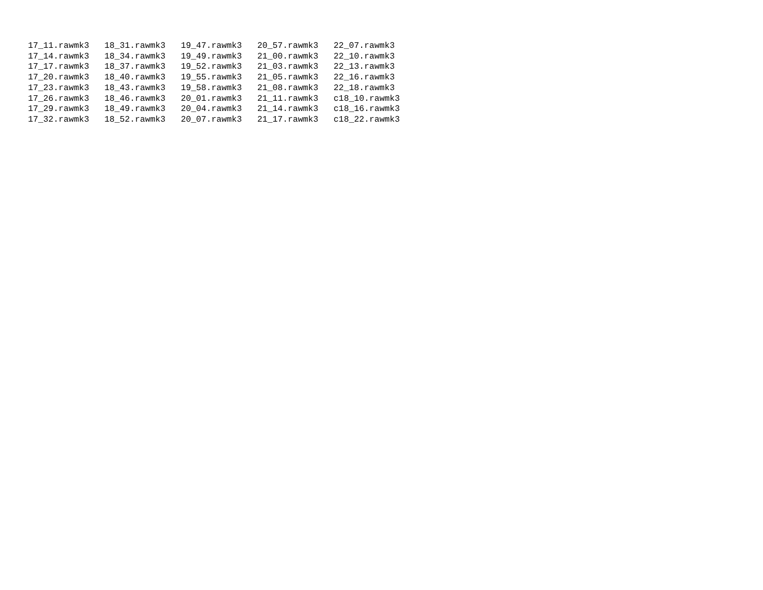17_11.rawmk3   18_31.rawmk3   19_47.rawmk3   20_57.rawmk3   22_07.rawmk3
17_14.rawmk3   18_34.rawmk3   19_49.rawmk3   21_00.rawmk3   22_10.rawmk3
17_17.rawmk3   18_37.rawmk3   19_52.rawmk3   21_03.rawmk3   22_13.rawmk3
17_20.rawmk3   18_40.rawmk3   19_55.rawmk3   21_05.rawmk3   22_16.rawmk3
17_23.rawmk3   18_43.rawmk3   19_58.rawmk3   21_08.rawmk3   22_18.rawmk3
17_26.rawmk3   18_46.rawmk3   20_01.rawmk3   21_11.rawmk3   c18_10.rawmk3
17_29.rawmk3   18_49.rawmk3   20_04.rawmk3   21_14.rawmk3   c18_16.rawmk3
17_32.rawmk3   18_52.rawmk3   20_07.rawmk3   21_17.rawmk3   c18_22.rawmk3